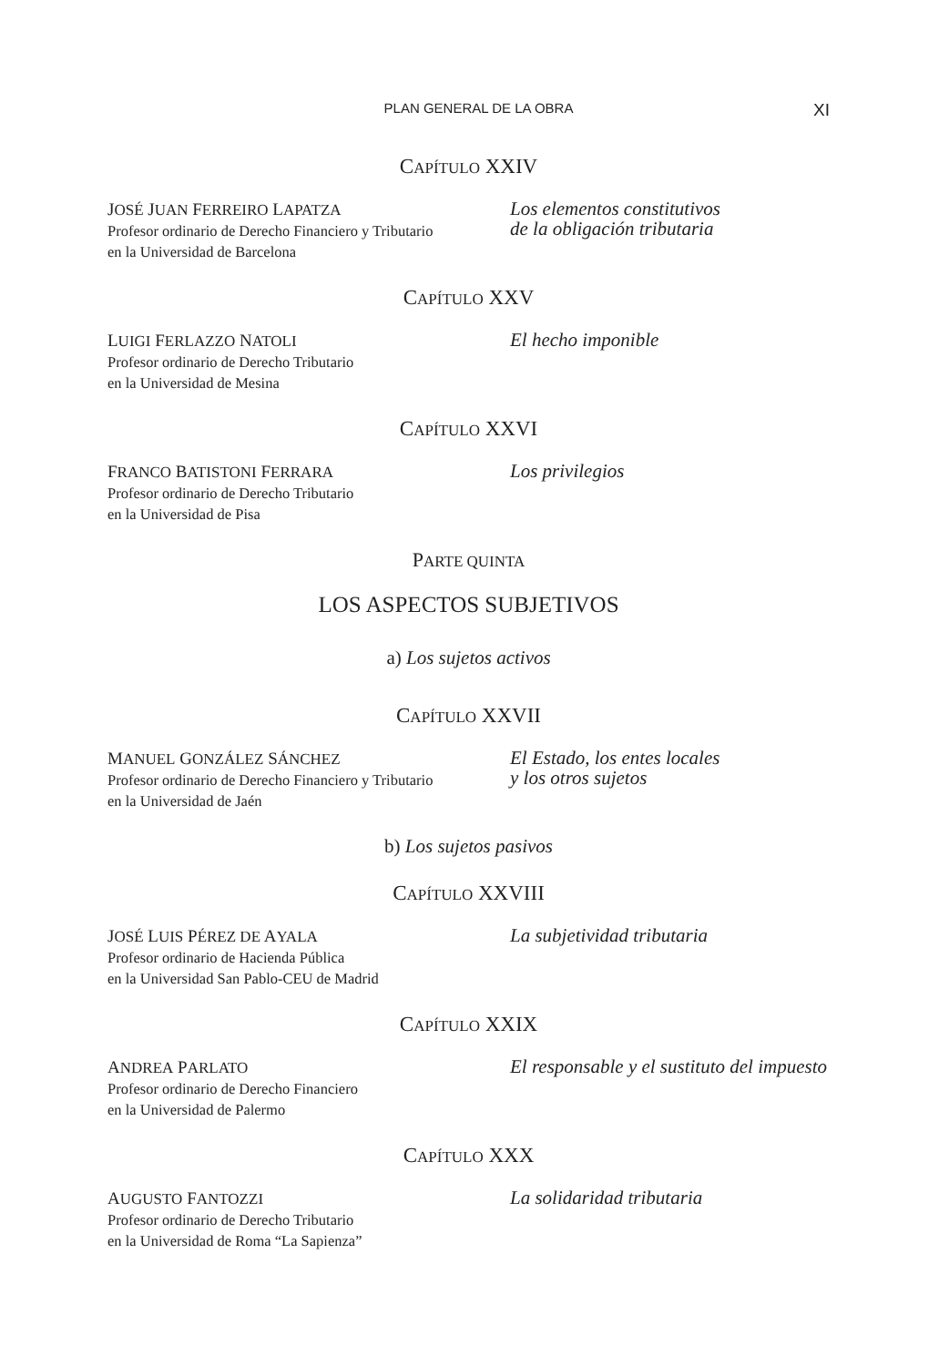PLAN GENERAL DE LA OBRA XI
CAPÍTULO XXIV
JOSÉ JUAN FERREIRO LAPATZA
Profesor ordinario de Derecho Financiero y Tributario
en la Universidad de Barcelona
Los elementos constitutivos
de la obligación tributaria
CAPÍTULO XXV
LUIGI FERLAZZO NATOLI
Profesor ordinario de Derecho Tributario
en la Universidad de Mesina
El hecho imponible
CAPÍTULO XXVI
FRANCO BATISTONI FERRARA
Profesor ordinario de Derecho Tributario
en la Universidad de Pisa
Los privilegios
PARTE QUINTA
LOS ASPECTOS SUBJETIVOS
a) Los sujetos activos
CAPÍTULO XXVII
MANUEL GONZÁLEZ SÁNCHEZ
Profesor ordinario de Derecho Financiero y Tributario
en la Universidad de Jaén
El Estado, los entes locales
y los otros sujetos
b) Los sujetos pasivos
CAPÍTULO XXVIII
JOSÉ LUIS PÉREZ DE AYALA
Profesor ordinario de Hacienda Pública
en la Universidad San Pablo-CEU de Madrid
La subjetividad tributaria
CAPÍTULO XXIX
ANDREA PARLATO
Profesor ordinario de Derecho Financiero
en la Universidad de Palermo
El responsable y el sustituto del impuesto
CAPÍTULO XXX
AUGUSTO FANTOZZI
Profesor ordinario de Derecho Tributario
en la Universidad de Roma “La Sapienza”
La solidaridad tributaria